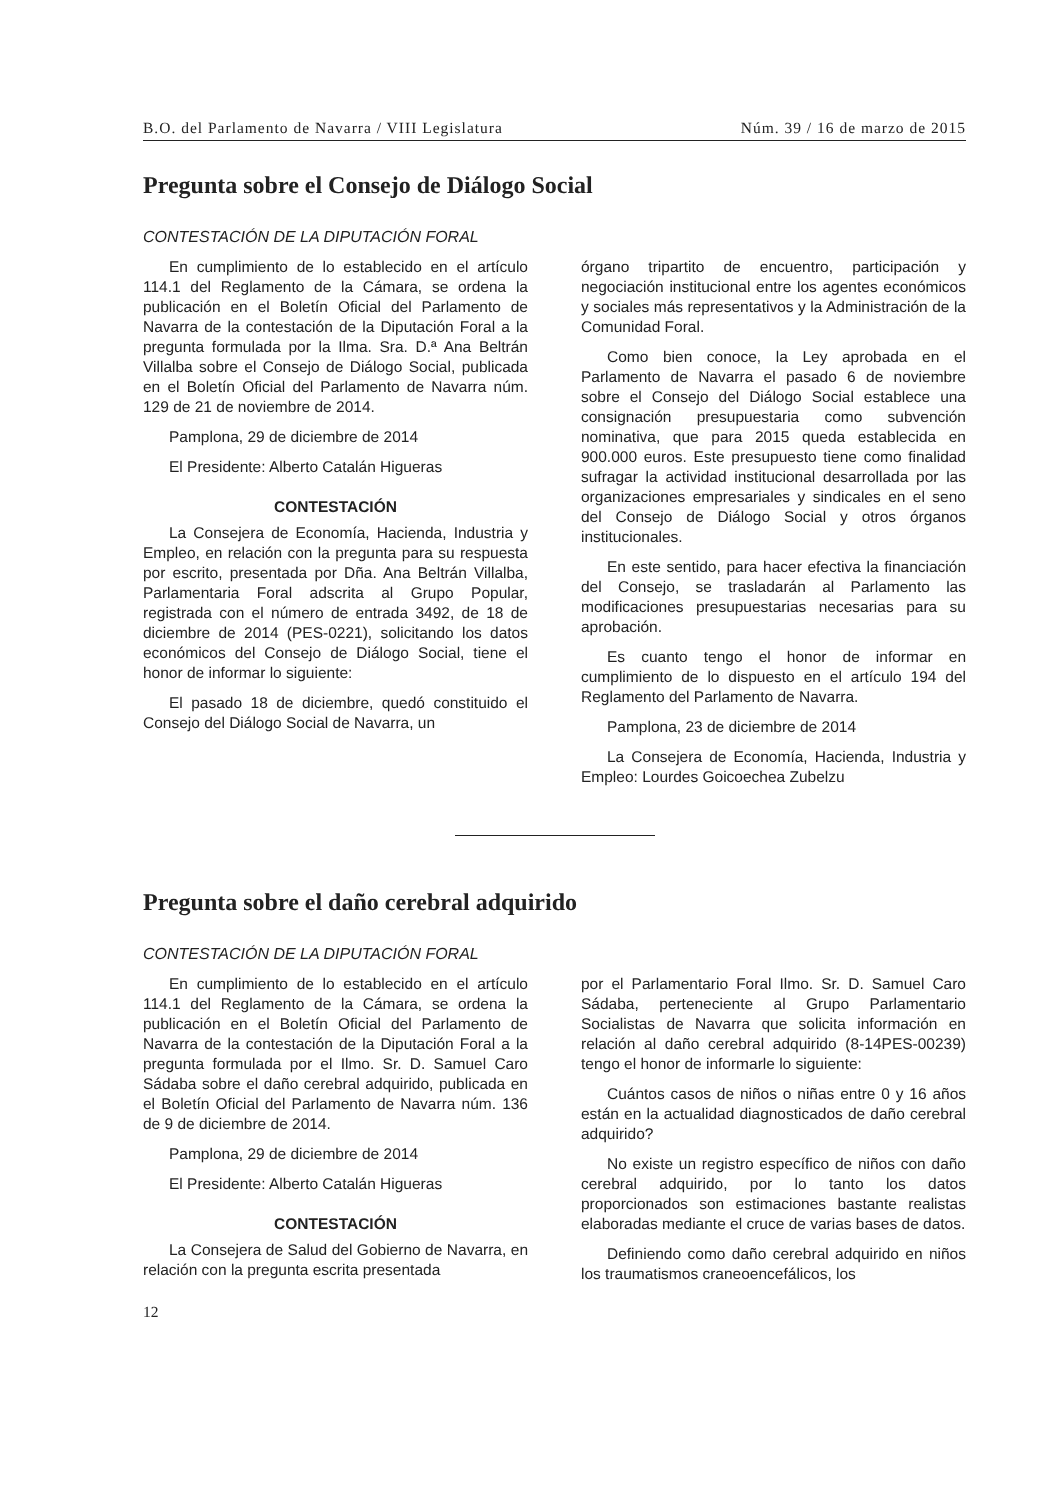B.O. del Parlamento de Navarra / VIII Legislatura Núm. 39 / 16 de marzo de 2015
Pregunta sobre el Consejo de Diálogo Social
CONTESTACIÓN DE LA DIPUTACIÓN FORAL
En cumplimiento de lo establecido en el artículo 114.1 del Reglamento de la Cámara, se ordena la publicación en el Boletín Oficial del Parlamento de Navarra de la contestación de la Diputación Foral a la pregunta formulada por la Ilma. Sra. D.ª Ana Beltrán Villalba sobre el Consejo de Diálogo Social, publicada en el Boletín Oficial del Parlamento de Navarra núm. 129 de 21 de noviembre de 2014.
Pamplona, 29 de diciembre de 2014
El Presidente: Alberto Catalán Higueras
CONTESTACIÓN
La Consejera de Economía, Hacienda, Industria y Empleo, en relación con la pregunta para su respuesta por escrito, presentada por Dña. Ana Beltrán Villalba, Parlamentaria Foral adscrita al Grupo Popular, registrada con el número de entrada 3492, de 18 de diciembre de 2014 (PES-0221), solicitando los datos económicos del Consejo de Diálogo Social, tiene el honor de informar lo siguiente:
El pasado 18 de diciembre, quedó constituido el Consejo del Diálogo Social de Navarra, un
órgano tripartito de encuentro, participación y negociación institucional entre los agentes económicos y sociales más representativos y la Administración de la Comunidad Foral.
Como bien conoce, la Ley aprobada en el Parlamento de Navarra el pasado 6 de noviembre sobre el Consejo del Diálogo Social establece una consignación presupuestaria como subvención nominativa, que para 2015 queda establecida en 900.000 euros. Este presupuesto tiene como finalidad sufragar la actividad institucional desarrollada por las organizaciones empresariales y sindicales en el seno del Consejo de Diálogo Social y otros órganos institucionales.
En este sentido, para hacer efectiva la financiación del Consejo, se trasladarán al Parlamento las modificaciones presupuestarias necesarias para su aprobación.
Es cuanto tengo el honor de informar en cumplimiento de lo dispuesto en el artículo 194 del Reglamento del Parlamento de Navarra.
Pamplona, 23 de diciembre de 2014
La Consejera de Economía, Hacienda, Industria y Empleo: Lourdes Goicoechea Zubelzu
Pregunta sobre el daño cerebral adquirido
CONTESTACIÓN DE LA DIPUTACIÓN FORAL
En cumplimiento de lo establecido en el artículo 114.1 del Reglamento de la Cámara, se ordena la publicación en el Boletín Oficial del Parlamento de Navarra de la contestación de la Diputación Foral a la pregunta formulada por el Ilmo. Sr. D. Samuel Caro Sádaba sobre el daño cerebral adquirido, publicada en el Boletín Oficial del Parlamento de Navarra núm. 136 de 9 de diciembre de 2014.
Pamplona, 29 de diciembre de 2014
El Presidente: Alberto Catalán Higueras
CONTESTACIÓN
La Consejera de Salud del Gobierno de Navarra, en relación con la pregunta escrita presentada
por el Parlamentario Foral Ilmo. Sr. D. Samuel Caro Sádaba, perteneciente al Grupo Parlamentario Socialistas de Navarra que solicita información en relación al daño cerebral adquirido (8-14PES-00239) tengo el honor de informarle lo siguiente:
Cuántos casos de niños o niñas entre 0 y 16 años están en la actualidad diagnosticados de daño cerebral adquirido?
No existe un registro específico de niños con daño cerebral adquirido, por lo tanto los datos proporcionados son estimaciones bastante realistas elaboradas mediante el cruce de varias bases de datos.
Definiendo como daño cerebral adquirido en niños los traumatismos craneoencefálicos, los
12